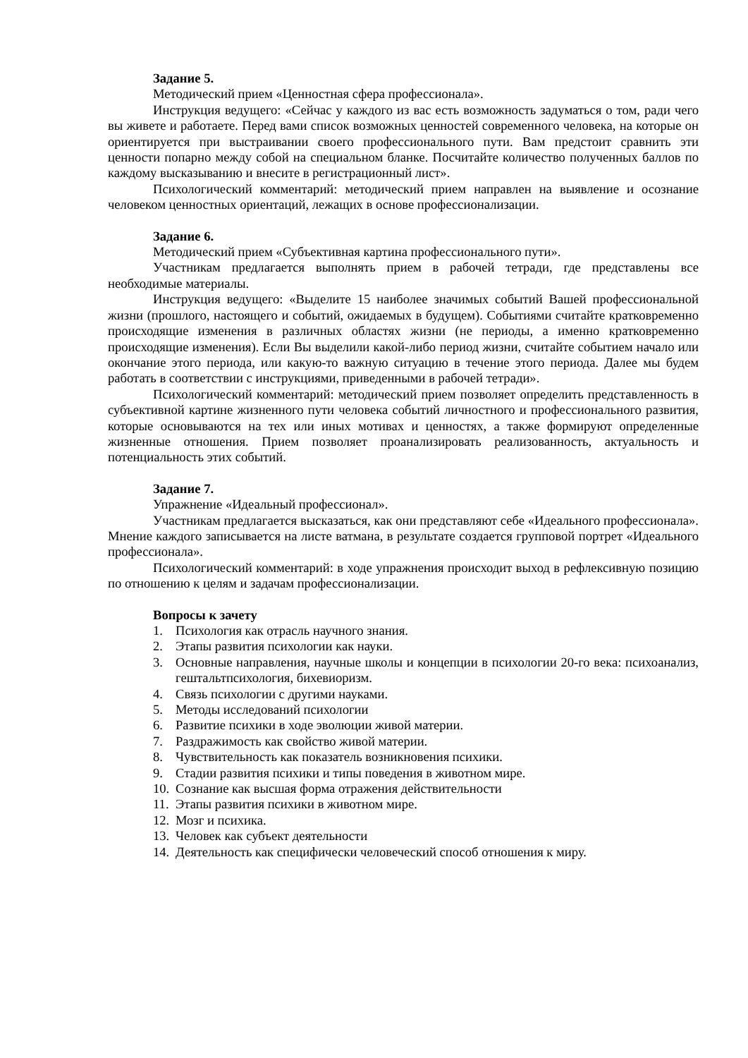Задание 5.
Методический прием «Ценностная сфера профессионала».
Инструкция ведущего: «Сейчас у каждого из вас есть возможность задуматься о том, ради чего вы живете и работаете. Перед вами список возможных ценностей современного человека, на которые он ориентируется при выстраивании своего профессионального пути. Вам предстоит сравнить эти ценности попарно между собой на специальном бланке. Посчитайте количество полученных баллов по каждому высказыванию и внесите в регистрационный лист».
Психологический комментарий: методический прием направлен на выявление и осознание человеком ценностных ориентаций, лежащих в основе профессионализации.
Задание 6.
Методический прием «Субъективная картина профессионального пути».
Участникам предлагается выполнять прием в рабочей тетради, где представлены все необходимые материалы.
Инструкция ведущего: «Выделите 15 наиболее значимых событий Вашей профессиональной жизни (прошлого, настоящего и событий, ожидаемых в будущем). Событиями считайте кратковременно происходящие изменения в различных областях жизни (не периоды, а именно кратковременно происходящие изменения). Если Вы выделили какой-либо период жизни, считайте событием начало или окончание этого периода, или какую-то важную ситуацию в течение этого периода. Далее мы будем работать в соответствии с инструкциями, приведенными в рабочей тетради».
Психологический комментарий: методический прием позволяет определить представленность в субъективной картине жизненного пути человека событий личностного и профессионального развития, которые основываются на тех или иных мотивах и ценностях, а также формируют определенные жизненные отношения. Прием позволяет проанализировать реализованность, актуальность и потенциальность этих событий.
Задание 7.
Упражнение «Идеальный профессионал».
Участникам предлагается высказаться, как они представляют себе «Идеального профессионала». Мнение каждого записывается на листе ватмана, в результате создается групповой портрет «Идеального профессионала».
Психологический комментарий: в ходе упражнения происходит выход в рефлексивную позицию по отношению к целям и задачам профессионализации.
Вопросы к зачету
1. Психология как отрасль научного знания.
2. Этапы развития психологии как науки.
3. Основные направления, научные школы и концепции в психологии 20-го века: психоанализ, гештальтпсихология, бихевиоризм.
4. Связь психологии с другими науками.
5. Методы исследований психологии
6. Развитие психики в ходе эволюции живой материи.
7. Раздражимость как свойство живой материи.
8. Чувствительность как показатель возникновения психики.
9. Стадии развития психики и типы поведения в животном мире.
10. Сознание как высшая форма отражения действительности
11. Этапы развития психики в животном мире.
12. Мозг и психика.
13. Человек как субъект деятельности
14. Деятельность как специфически человеческий способ отношения к миру.